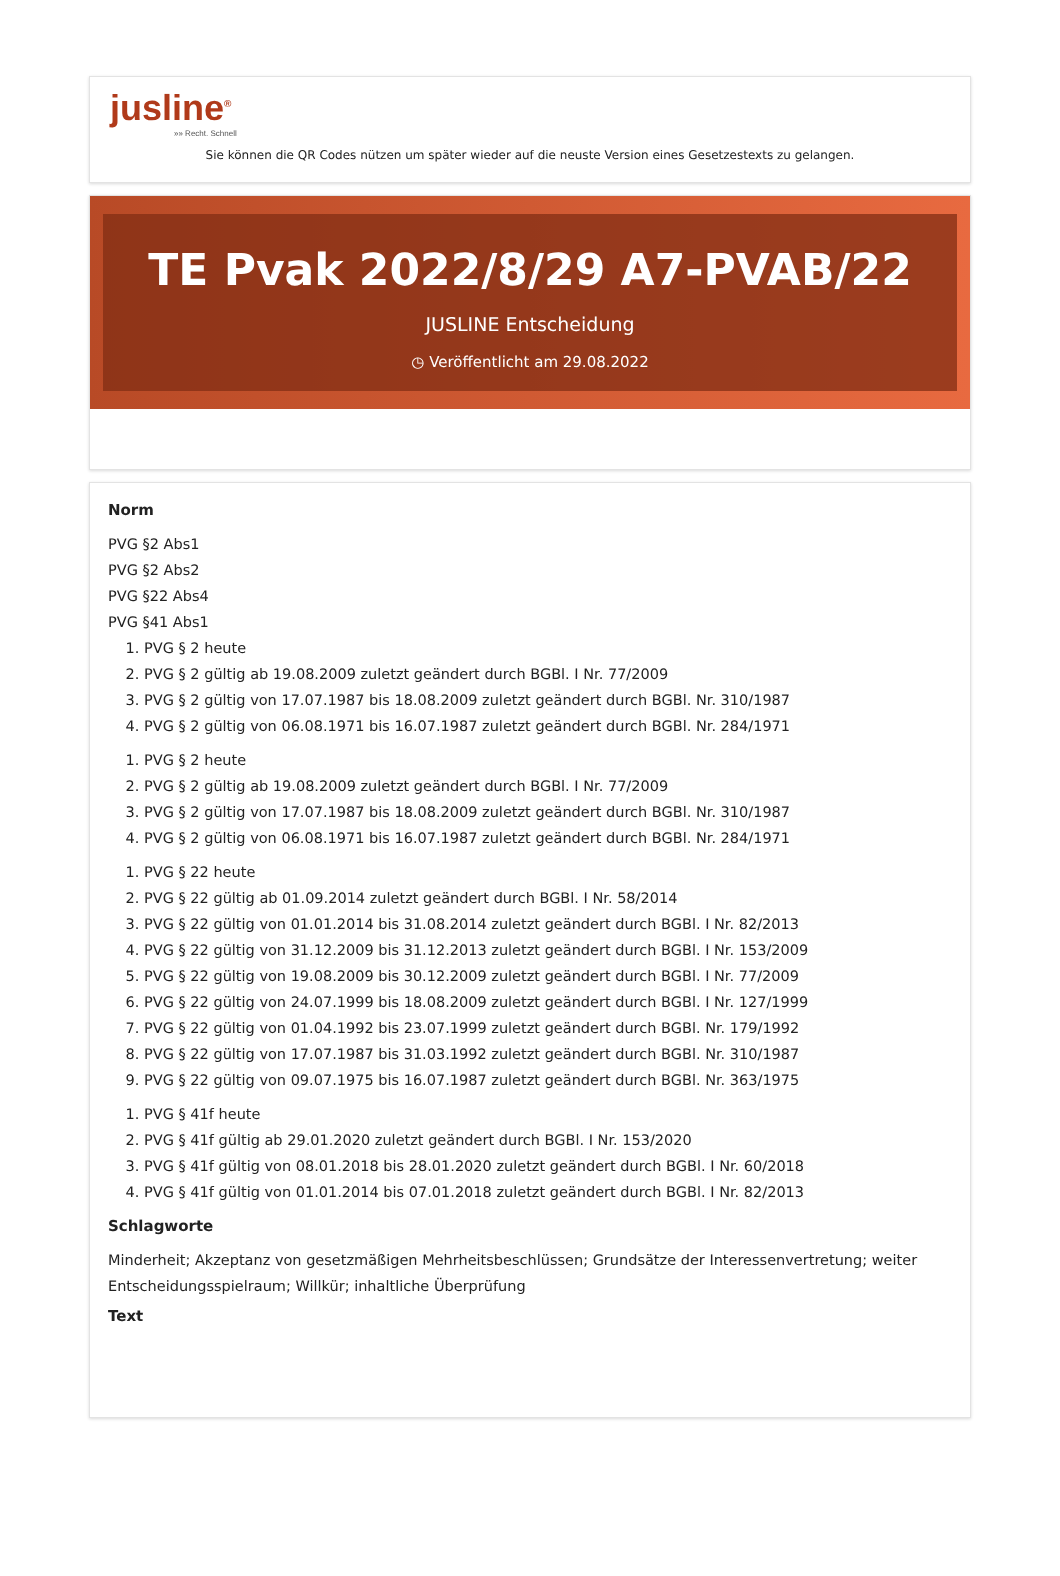jusline<sup>®</sup>
»» Recht. Schnell
Sie können die QR Codes nützen um später wieder auf die neuste Version eines Gesetzestexts zu gelangen.
TE Pvak 2022/8/29 A7-PVAB/22
JUSLINE Entscheidung
◷ Veröffentlicht am 29.08.2022
Norm
PVG §2 Abs1
PVG §2 Abs2
PVG §22 Abs4
PVG §41 Abs1
1. PVG § 2 heute
2. PVG § 2 gültig ab 19.08.2009 zuletzt geändert durch BGBl. I Nr. 77/2009
3. PVG § 2 gültig von 17.07.1987 bis 18.08.2009 zuletzt geändert durch BGBl. Nr. 310/1987
4. PVG § 2 gültig von 06.08.1971 bis 16.07.1987 zuletzt geändert durch BGBl. Nr. 284/1971
1. PVG § 2 heute
2. PVG § 2 gültig ab 19.08.2009 zuletzt geändert durch BGBl. I Nr. 77/2009
3. PVG § 2 gültig von 17.07.1987 bis 18.08.2009 zuletzt geändert durch BGBl. Nr. 310/1987
4. PVG § 2 gültig von 06.08.1971 bis 16.07.1987 zuletzt geändert durch BGBl. Nr. 284/1971
1. PVG § 22 heute
2. PVG § 22 gültig ab 01.09.2014 zuletzt geändert durch BGBl. I Nr. 58/2014
3. PVG § 22 gültig von 01.01.2014 bis 31.08.2014 zuletzt geändert durch BGBl. I Nr. 82/2013
4. PVG § 22 gültig von 31.12.2009 bis 31.12.2013 zuletzt geändert durch BGBl. I Nr. 153/2009
5. PVG § 22 gültig von 19.08.2009 bis 30.12.2009 zuletzt geändert durch BGBl. I Nr. 77/2009
6. PVG § 22 gültig von 24.07.1999 bis 18.08.2009 zuletzt geändert durch BGBl. I Nr. 127/1999
7. PVG § 22 gültig von 01.04.1992 bis 23.07.1999 zuletzt geändert durch BGBl. Nr. 179/1992
8. PVG § 22 gültig von 17.07.1987 bis 31.03.1992 zuletzt geändert durch BGBl. Nr. 310/1987
9. PVG § 22 gültig von 09.07.1975 bis 16.07.1987 zuletzt geändert durch BGBl. Nr. 363/1975
1. PVG § 41f heute
2. PVG § 41f gültig ab 29.01.2020 zuletzt geändert durch BGBl. I Nr. 153/2020
3. PVG § 41f gültig von 08.01.2018 bis 28.01.2020 zuletzt geändert durch BGBl. I Nr. 60/2018
4. PVG § 41f gültig von 01.01.2014 bis 07.01.2018 zuletzt geändert durch BGBl. I Nr. 82/2013
Schlagworte
Minderheit; Akzeptanz von gesetzmäßigen Mehrheitsbeschlüssen; Grundsätze der Interessenvertretung; weiter Entscheidungsspielraum; Willkür; inhaltliche Überprüfung
Text